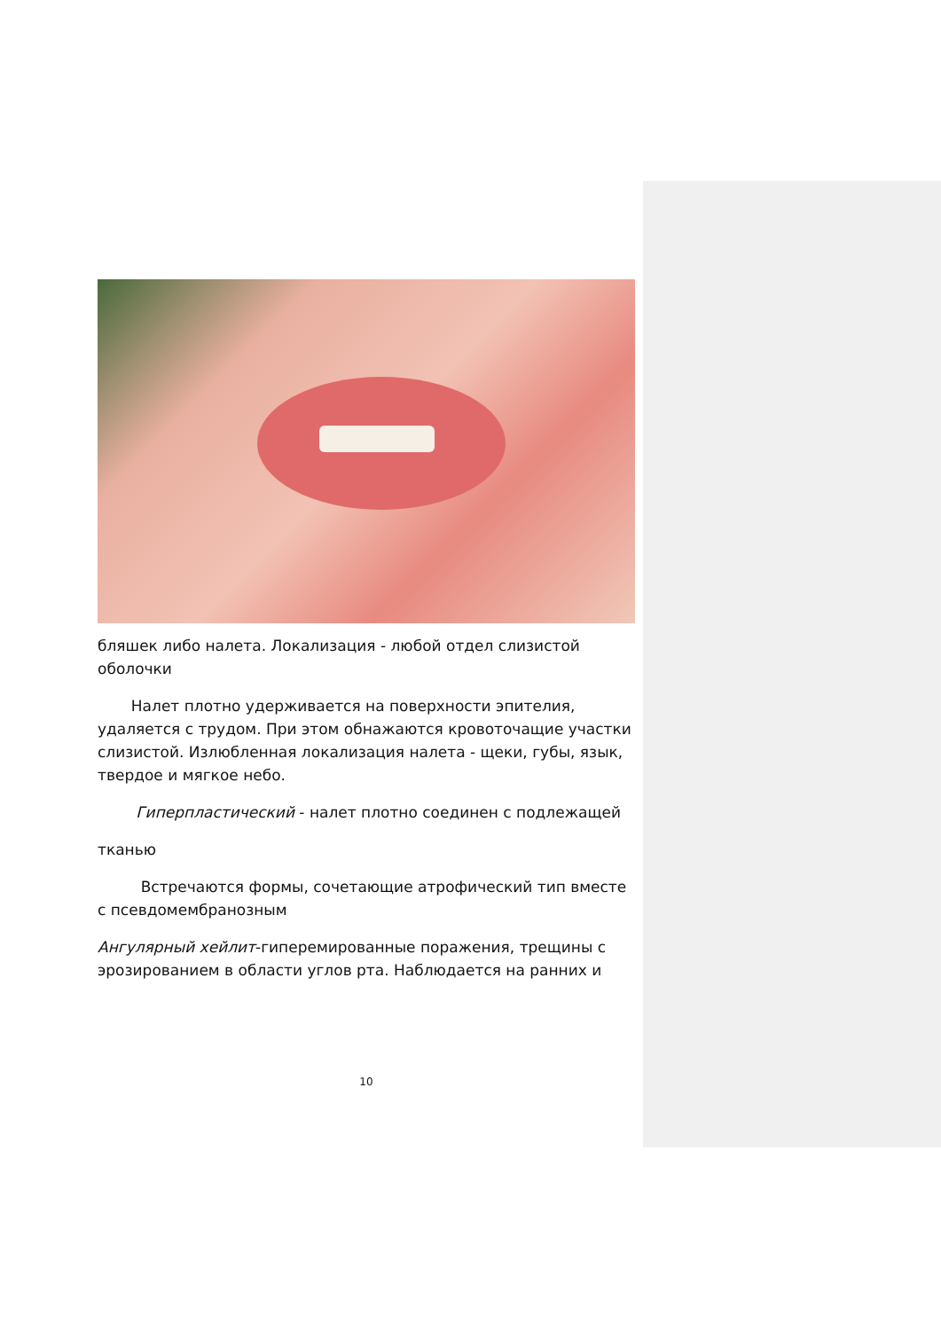бляшек либо налета. Локализация - любой отдел слизистой оболочки
Налет плотно удерживается на поверхности эпителия, удаляется с трудом. При этом обнажаются кровоточащие участки слизистой. Излюбленная локализация налета - щеки, губы, язык, твердое и мягкое небо.
Гиперпластический - налет плотно соединен с подлежащей
тканью
Встречаются формы, сочетающие атрофический тип вместе с псевдомембранозным
Ангулярный хейлит-гиперемированные поражения, трещины с эрозированием в области углов рта. Наблюдается на ранних и
10